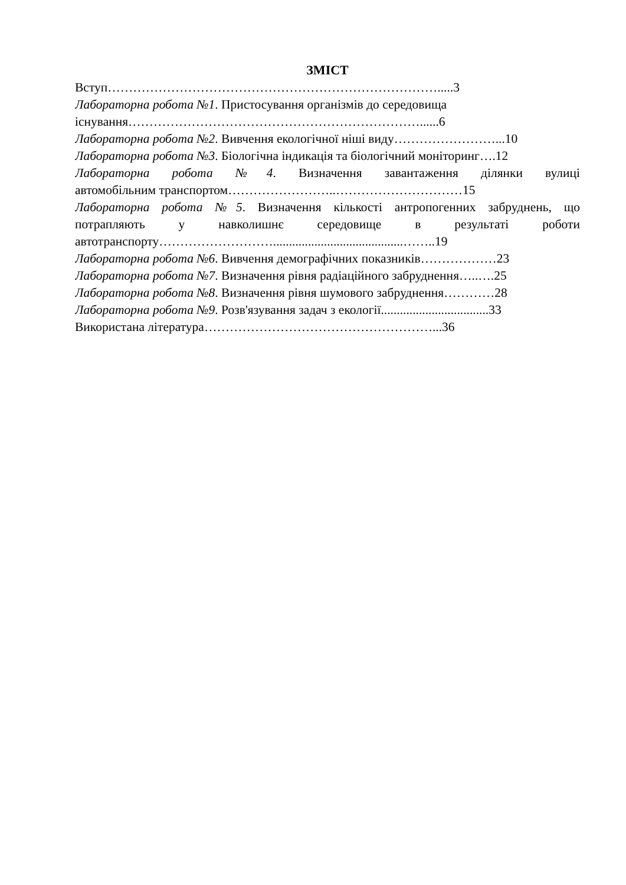ЗМІСТ
Вступ…………………………………………………………………….....3
Лабораторна робота №1. Пристосування організмів до середовища
існування……………………………………………………………......6
Лабораторна робота №2. Вивчення екологічної ніші виду……………………...10
Лабораторна робота №3. Біологічна індикація та біологічний моніторинг….12
Лабораторна робота №4. Визначення завантаження ділянки вулиці
автомобільним транспортом……………………..…………………………15
Лабораторна робота №5. Визначення кількості антропогенних забруднень, що потрапляють у навколишнє середовище в результаті роботи
автотранспорту……………………….........................................……..19
Лабораторна робота №6. Вивчення демографічних показників………………23
Лабораторна робота №7. Визначення рівня радіаційного забруднення…..….25
Лабораторна робота №8. Визначення рівня шумового забруднення…………28
Лабораторна робота №9. Розв'язування задач з екології..................................33
Використана література………………………………………………...36